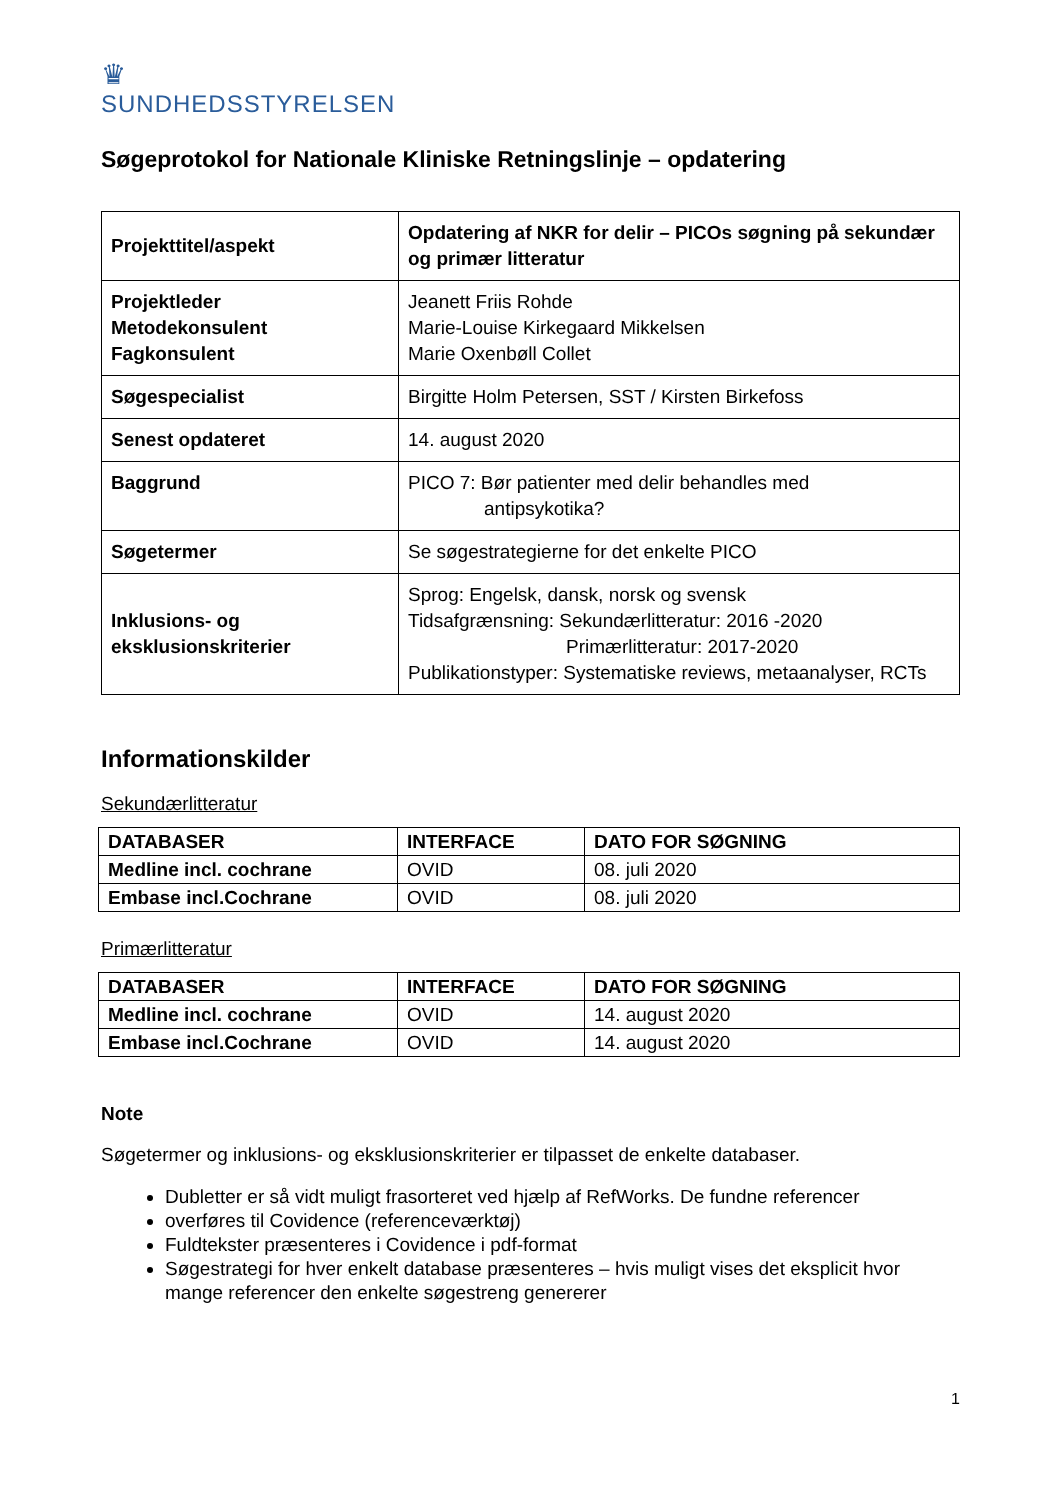♛
SUNDHEDSSTYRELSEN
Søgeprotokol for Nationale Kliniske Retningslinje – opdatering
| Projekttitel/aspekt | Opdatering af NKR for delir – PICOs søgning på sekundær og primær litteratur |
| Projektleder Metodekonsulent Fagkonsulent | Jeanett Friis Rohde Marie-Louise Kirkegaard Mikkelsen Marie Oxenbøll Collet |
| Søgespecialist | Birgitte Holm Petersen, SST / Kirsten Birkefoss |
| Senest opdateret | 14. august 2020 |
| Baggrund | PICO 7: Bør patienter med delir behandles med antipsykotika? |
| Søgetermer | Se søgestrategierne for det enkelte PICO |
| Inklusions- og eksklusionskriterier | Sprog: Engelsk, dansk, norsk og svensk Tidsafgrænsning: Sekundærlitteratur: 2016 -2020 Primærlitteratur: 2017-2020 Publikationstyper: Systematiske reviews, metaanalyser, RCTs |
Informationskilder
Sekundærlitteratur
| DATABASER | INTERFACE | DATO FOR SØGNING |
| --- | --- | --- |
| Medline incl. cochrane | OVID | 08. juli 2020 |
| Embase incl.Cochrane | OVID | 08. juli 2020 |
Primærlitteratur
| DATABASER | INTERFACE | DATO FOR SØGNING |
| --- | --- | --- |
| Medline incl. cochrane | OVID | 14. august 2020 |
| Embase incl.Cochrane | OVID | 14. august 2020 |
Note
Søgetermer og inklusions- og eksklusionskriterier er tilpasset de enkelte databaser.
Dubletter er så vidt muligt frasorteret ved hjælp af RefWorks. De fundne referencer
overføres til Covidence (referenceværktøj)
Fuldtekster præsenteres i Covidence i pdf-format
Søgestrategi for hver enkelt database præsenteres – hvis muligt vises det eksplicit hvor mange referencer den enkelte søgestreng genererer
1